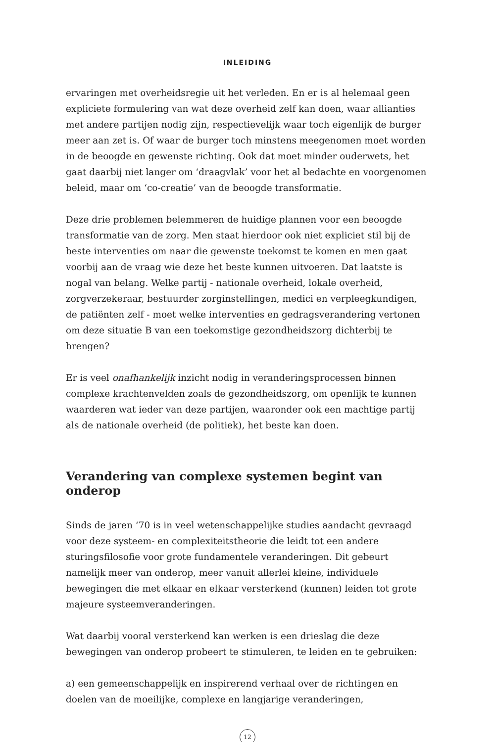INLEIDING
ervaringen met overheidsregie uit het verleden. En er is al helemaal geen expliciete formulering van wat deze overheid zelf kan doen, waar allianties met andere partijen nodig zijn, respectievelijk waar toch eigenlijk de burger meer aan zet is. Of waar de burger toch minstens meegenomen moet worden in de beoogde en gewenste richting. Ook dat moet minder ouderwets, het gaat daarbij niet langer om ‘draagvlak’ voor het al bedachte en voorgenomen beleid, maar om ‘co-creatie’ van de beoogde transformatie.
Deze drie problemen belemmeren de huidige plannen voor een beoogde transformatie van de zorg. Men staat hierdoor ook niet expliciet stil bij de beste interventies om naar die gewenste toekomst te komen en men gaat voorbij aan de vraag wie deze het beste kunnen uitvoeren. Dat laatste is nogal van belang. Welke partij - nationale overheid, lokale overheid, zorgverzekeraar, bestuurder zorginstellingen, medici en verpleegkundigen, de patiënten zelf - moet welke interventies en gedragsverandering vertonen om deze situatie B van een toekomstige gezondheidszorg dichterbij te brengen?
Er is veel onafhankelijk inzicht nodig in veranderingsprocessen binnen complexe krachtenvelden zoals de gezondheidszorg, om openlijk te kunnen waarderen wat ieder van deze partijen, waaronder ook een machtige partij als de nationale overheid (de politiek), het beste kan doen.
Verandering van complexe systemen begint van onderop
Sinds de jaren ‘70 is in veel wetenschappelijke studies aandacht gevraagd voor deze systeem- en complexiteitstheorie die leidt tot een andere sturingsfilosofie voor grote fundamentele veranderingen. Dit gebeurt namelijk meer van onderop, meer vanuit allerlei kleine, individuele bewegingen die met elkaar en elkaar versterkend (kunnen) leiden tot grote majeure systeemveranderingen.
Wat daarbij vooral versterkend kan werken is een drieslag die deze bewegingen van onderop probeert te stimuleren, te leiden en te gebruiken:
a) een gemeenschappelijk en inspirerend verhaal over de richtingen en doelen van de moeilijke, complexe en langjarige veranderingen,
12